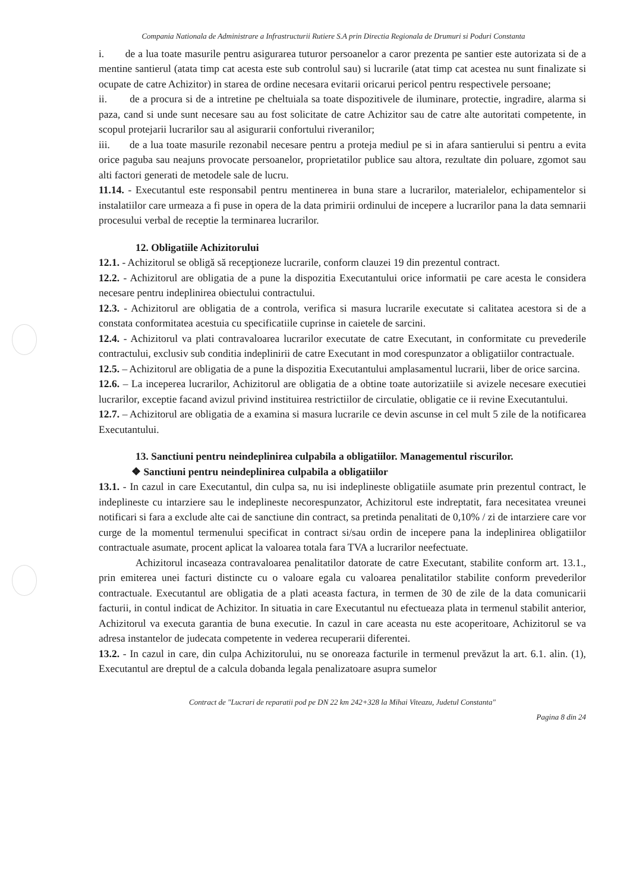Compania Nationala de Administrare a Infrastructurii Rutiere S.A prin Directia Regionala de Drumuri si Poduri Constanta
i. de a lua toate masurile pentru asigurarea tuturor persoanelor a caror prezenta pe santier este autorizata si de a mentine santierul (atata timp cat acesta este sub controlul sau) si lucrarile (atat timp cat acestea nu sunt finalizate si ocupate de catre Achizitor) in starea de ordine necesara evitarii oricarui pericol pentru respectivele persoane;
ii. de a procura si de a intretine pe cheltuiala sa toate dispozitivele de iluminare, protectie, ingradire, alarma si paza, cand si unde sunt necesare sau au fost solicitate de catre Achizitor sau de catre alte autoritati competente, in scopul protejarii lucrarilor sau al asigurarii confortului riveranilor;
iii. de a lua toate masurile rezonabil necesare pentru a proteja mediul pe si in afara santierului si pentru a evita orice paguba sau neajuns provocate persoanelor, proprietatilor publice sau altora, rezultate din poluare, zgomot sau alti factori generati de metodele sale de lucru.
11.14. - Executantul este responsabil pentru mentinerea in buna stare a lucrarilor, materialelor, echipamentelor si instalatiilor care urmeaza a fi puse in opera de la data primirii ordinului de incepere a lucrarilor pana la data semnarii procesului verbal de receptie la terminarea lucrarilor.
12. Obligatiile Achizitorului
12.1. - Achizitorul se obligă să recepţioneze lucrarile, conform clauzei 19 din prezentul contract.
12.2. - Achizitorul are obligatia de a pune la dispozitia Executantului orice informatii pe care acesta le considera necesare pentru indeplinirea obiectului contractului.
12.3. - Achizitorul are obligatia de a controla, verifica si masura lucrarile executate si calitatea acestora si de a constata conformitatea acestuia cu specificatiile cuprinse in caietele de sarcini.
12.4. - Achizitorul va plati contravaloarea lucrarilor executate de catre Executant, in conformitate cu prevederile contractului, exclusiv sub conditia indeplinirii de catre Executant in mod corespunzator a obligatiilor contractuale.
12.5. – Achizitorul are obligatia de a pune la dispozitia Executantului amplasamentul lucrarii, liber de orice sarcina.
12.6. – La inceperea lucrarilor, Achizitorul are obligatia de a obtine toate autorizatiile si avizele necesare executiei lucrarilor, exceptie facand avizul privind instituirea restrictiilor de circulatie, obligatie ce ii revine Executantului.
12.7. – Achizitorul are obligatia de a examina si masura lucrarile ce devin ascunse in cel mult 5 zile de la notificarea Executantului.
13. Sanctiuni pentru neindeplinirea culpabila a obligatiilor. Managementul riscurilor.
❖ Sanctiuni pentru neindeplinirea culpabila a obligatiilor
13.1. - In cazul in care Executantul, din culpa sa, nu isi indeplineste obligatiile asumate prin prezentul contract, le indeplineste cu intarziere sau le indeplineste necorespunzator, Achizitorul este indreptatit, fara necesitatea vreunei notificari si fara a exclude alte cai de sanctiune din contract, sa pretinda penalitati de 0,10% / zi de intarziere care vor curge de la momentul termenului specificat in contract si/sau ordin de incepere pana la indeplinirea obligatiilor contractuale asumate, procent aplicat la valoarea totala fara TVA a lucrarilor neefectuate.
Achizitorul incaseaza contravaloarea penalitatilor datorate de catre Executant, stabilite conform art. 13.1., prin emiterea unei facturi distincte cu o valoare egala cu valoarea penalitatilor stabilite conform prevederilor contractuale. Executantul are obligatia de a plati aceasta factura, in termen de 30 de zile de la data comunicarii facturii, in contul indicat de Achizitor. In situatia in care Executantul nu efectueaza plata in termenul stabilit anterior, Achizitorul va executa garantia de buna executie. In cazul in care aceasta nu este acoperitoare, Achizitorul se va adresa instantelor de judecata competente in vederea recuperarii diferentei.
13.2. - In cazul in care, din culpa Achizitorului, nu se onoreaza facturile in termenul prevăzut la art. 6.1. alin. (1), Executantul are dreptul de a calcula dobanda legala penalizatoare asupra sumelor
Contract de "Lucrari de reparatii pod pe DN 22 km 242+328 la Mihai Viteazu, Judetul Constanta"
Pagina 8 din 24